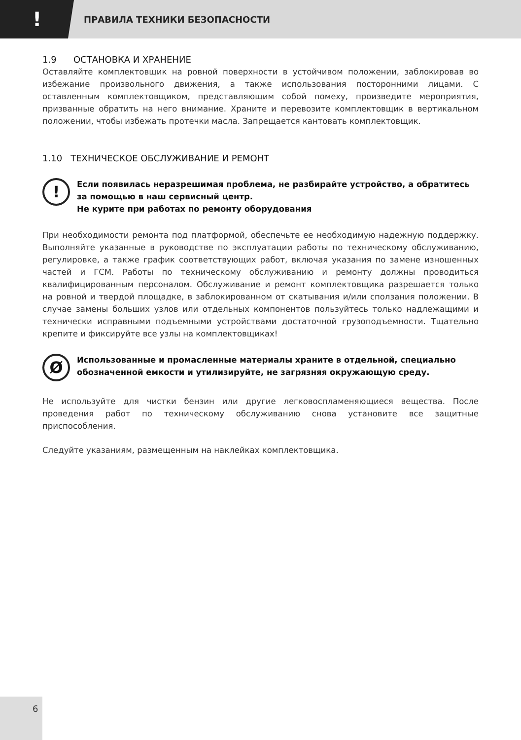!
ПРАВИЛА ТЕХНИКИ БЕЗОПАСНОСТИ
1.9 ОСТАНОВКА И ХРАНЕНИЕ
Оставляйте комплектовщик на ровной поверхности в устойчивом положении, заблокировав во избежание произвольного движения, а также использования посторонними лицами. С оставленным комплектовщиком, представляющим собой помеху, произведите мероприятия, призванные обратить на него внимание. Храните и перевозите комплектовщик в вертикальном положении, чтобы избежать протечки масла. Запрещается кантовать комплектовщик.
1.10 ТЕХНИЧЕСКОЕ ОБСЛУЖИВАНИЕ И РЕМОНТ
!
Если появилась неразрешимая проблема, не разбирайте устройство, а обратитесь за помощью в наш сервисный центр.
Не курите при работах по ремонту оборудования
При необходимости ремонта под платформой, обеспечьте ее необходимую надежную поддержку. Выполняйте указанные в руководстве по эксплуатации работы по техническому обслуживанию, регулировке, а также график соответствующих работ, включая указания по замене изношенных частей и ГСМ. Работы по техническому обслуживанию и ремонту должны проводиться квалифицированным персоналом. Обслуживание и ремонт комплектовщика разрешается только на ровной и твердой площадке, в заблокированном от скатывания и/или сползания положении. В случае замены больших узлов или отдельных компонентов пользуйтесь только надлежащими и технически исправными подъемными устройствами достаточной грузоподъемности. Тщательно крепите и фиксируйте все узлы на комплектовщиках!
Ø
Использованные и промасленные материалы храните в отдельной, специально обозначенной емкости и утилизируйте, не загрязняя окружающую среду.
Не используйте для чистки бензин или другие легковоспламеняющиеся вещества. После проведения работ по техническому обслуживанию снова установите все защитные приспособления.
Следуйте указаниям, размещенным на наклейках комплектовщика.
6